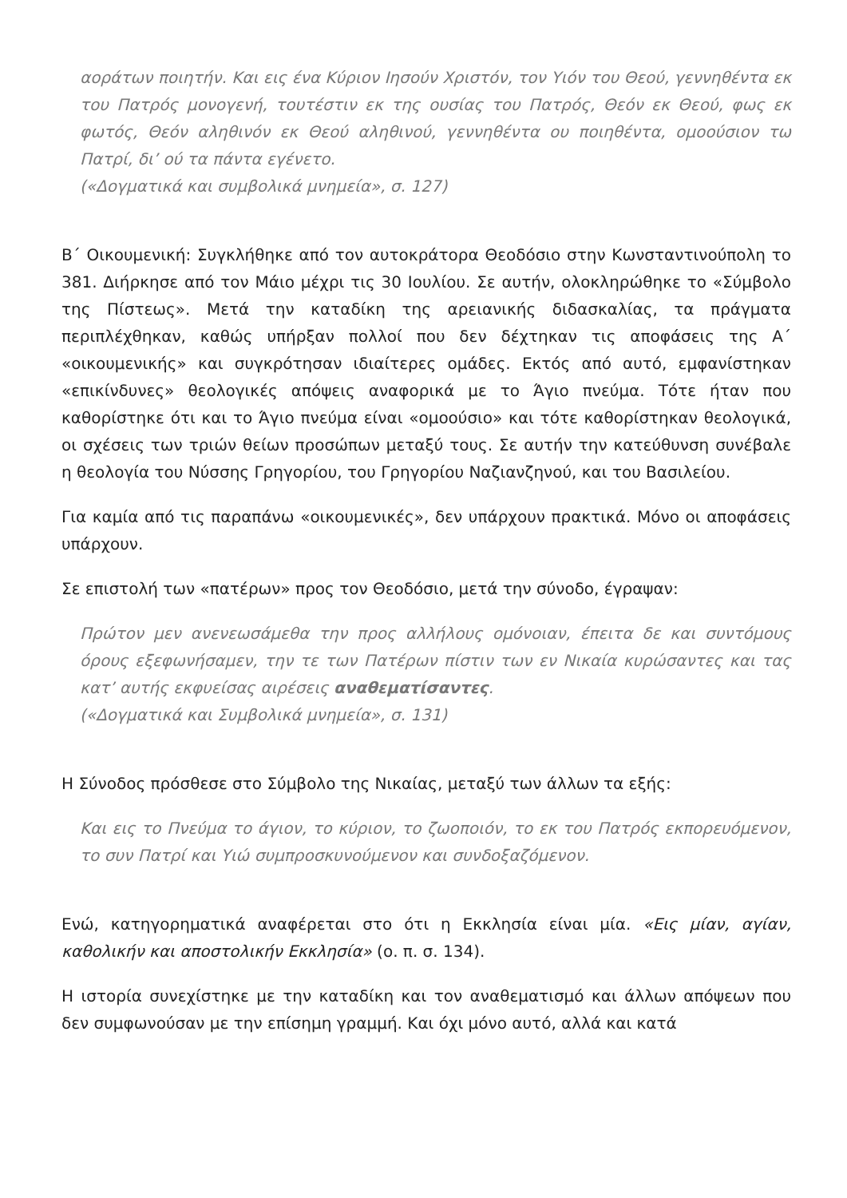αοράτων ποιητήν. Και εις ένα Κύριον Ιησούν Χριστόν, τον Υιόν του Θεού, γεννηθέντα εκ του Πατρός μονογενή, τουτέστιν εκ της ουσίας του Πατρός, Θεόν εκ Θεού, φως εκ φωτός, Θεόν αληθινόν εκ Θεού αληθινού, γεννηθέντα ου ποιηθέντα, ομοούσιον τω Πατρί, δι’ ού τα πάντα εγένετο.
(«Δογματικά και συμβολικά μνημεία», σ. 127)
Β΄ Οικουμενική: Συγκλήθηκε από τον αυτοκράτορα Θεοδόσιο στην Κωνσταντινούπολη το 381. Διήρκησε από τον Μάιο μέχρι τις 30 Ιουλίου. Σε αυτήν, ολοκληρώθηκε το «Σύμβολο της Πίστεως». Μετά την καταδίκη της αρειανικής διδασκαλίας, τα πράγματα περιπλέχθηκαν, καθώς υπήρξαν πολλοί που δεν δέχτηκαν τις αποφάσεις της Α΄ «οικουμενικής» και συγκρότησαν ιδιαίτερες ομάδες. Εκτός από αυτό, εμφανίστηκαν «επικίνδυνες» θεολογικές απόψεις αναφορικά με το Άγιο πνεύμα. Τότε ήταν που καθορίστηκε ότι και το Άγιο πνεύμα είναι «ομοούσιο» και τότε καθορίστηκαν θεολογικά, οι σχέσεις των τριών θείων προσώπων μεταξύ τους. Σε αυτήν την κατεύθυνση συνέβαλε η θεολογία του Νύσσης Γρηγορίου, του Γρηγορίου Ναζιανζηνού, και του Βασιλείου.
Για καμία από τις παραπάνω «οικουμενικές», δεν υπάρχουν πρακτικά. Μόνο οι αποφάσεις υπάρχουν.
Σε επιστολή των «πατέρων» προς τον Θεοδόσιο, μετά την σύνοδο, έγραψαν:
Πρώτον μεν ανενεωσάμεθα την προς αλλήλους ομόνοιαν, έπειτα δε και συντόμους όρους εξεφωνήσαμεν, την τε των Πατέρων πίστιν των εν Νικαία κυρώσαντες και τας κατ’ αυτής εκφυείσας αιρέσεις αναθεματίσαντες.
(«Δογματικά και Συμβολικά μνημεία», σ. 131)
Η Σύνοδος πρόσθεσε στο Σύμβολο της Νικαίας, μεταξύ των άλλων τα εξής:
Και εις το Πνεύμα το άγιον, το κύριον, το ζωοποιόν, το εκ του Πατρός εκπορευόμενον, το συν Πατρί και Υιώ συμπροσκυνούμενον και συνδοξαζόμενον.
Ενώ, κατηγορηματικά αναφέρεται στο ότι η Εκκλησία είναι μία. «Εις μίαν, αγίαν, καθολικήν και αποστολικήν Εκκλησία» (ο. π. σ. 134).
Η ιστορία συνεχίστηκε με την καταδίκη και τον αναθεματισμό και άλλων απόψεων που δεν συμφωνούσαν με την επίσημη γραμμή. Και όχι μόνο αυτό, αλλά και κατά